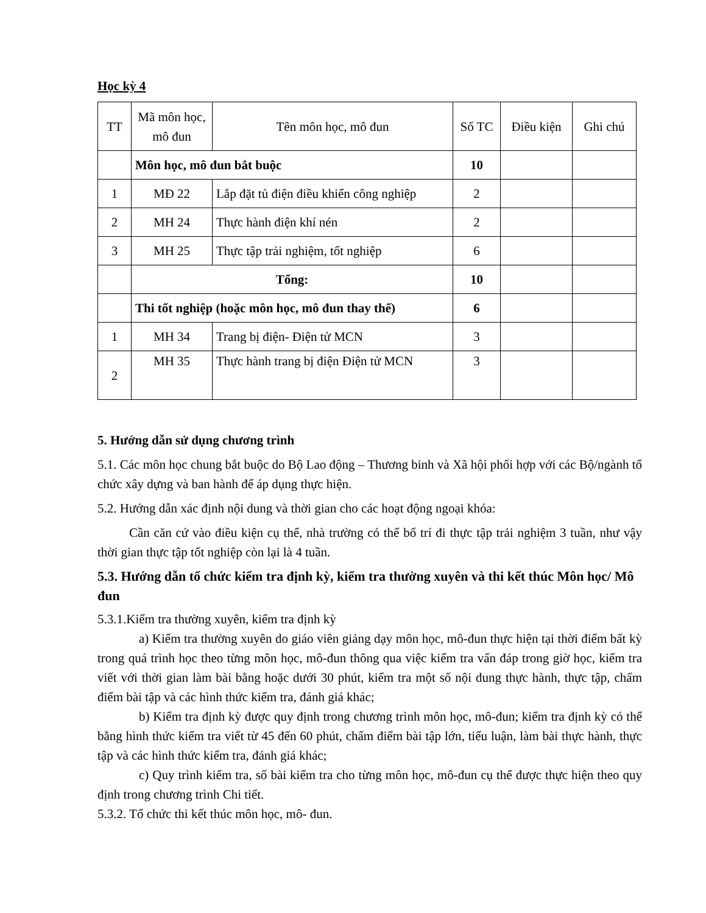Học kỳ 4
| TT | Mã môn học, mô đun | Tên môn học, mô đun | Số TC | Điều kiện | Ghi chú |
| --- | --- | --- | --- | --- | --- |
| | Môn học, mô đun bắt buộc | | 10 | | |
| 1 | MĐ 22 | Lắp đặt tủ điện điều khiển công nghiệp | 2 | | |
| 2 | MH 24 | Thực hành điện khí nén | 2 | | |
| 3 | MH 25 | Thực tập trải nghiệm, tốt nghiệp | 6 | | |
| | Tổng: | | 10 | | |
| | Thi tốt nghiệp (hoặc môn học, mô đun thay thế) | | 6 | | |
| 1 | MH 34 | Trang bị điện- Điện tử MCN | 3 | | |
| 2 | MH 35 | Thực hành trang bị điện Điện tử MCN | 3 | | |
5. Hướng dẫn sử dụng chương trình
5.1. Các môn học chung bắt buộc do Bộ Lao động – Thương binh và Xã hội phối hợp với các Bộ/ngành tổ chức xây dựng và ban hành để áp dụng thực hiện.
5.2. Hướng dẫn xác định nội dung và thời gian cho các hoạt động ngoại khóa:
Cần căn cứ vào điều kiện cụ thể, nhà trường có thể bố trí đi thực tập trải nghiệm 3 tuần, như vậy thời gian thực tập tốt nghiệp còn lại là 4 tuần.
5.3. Hướng dẫn tổ chức kiểm tra định kỳ, kiểm tra thường xuyên và thi kết thúc Môn học/ Mô đun
5.3.1.Kiểm tra thường xuyên, kiểm tra định kỳ
a) Kiểm tra thường xuyên do giáo viên giảng dạy môn học, mô-đun thực hiện tại thời điểm bất kỳ trong quá trình học theo từng môn học, mô-đun thông qua việc kiểm tra vấn đáp trong giờ học, kiểm tra viết với thời gian làm bài bằng hoặc dưới 30 phút, kiểm tra một số nội dung thực hành, thực tập, chấm điểm bài tập và các hình thức kiểm tra, đánh giá khác;
b) Kiểm tra định kỳ được quy định trong chương trình môn học, mô-đun; kiểm tra định kỳ có thể bằng hình thức kiểm tra viết từ 45 đến 60 phút, chấm điểm bài tập lớn, tiểu luận, làm bài thực hành, thực tập và các hình thức kiểm tra, đánh giá khác;
c) Quy trình kiểm tra, số bài kiểm tra cho từng môn học, mô-đun cụ thể được thực hiện theo quy định trong chương trình Chi tiết.
5.3.2. Tổ chức thi kết thúc môn học, mô- đun.